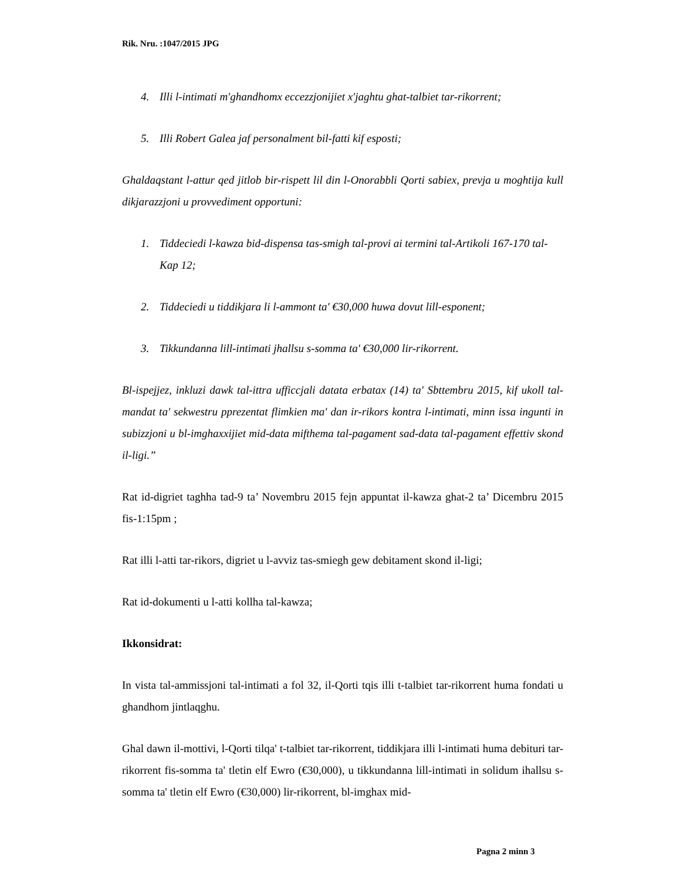Rik. Nru. :1047/2015 JPG
4. Illi l-intimati m'ghandhomx eccezzjonijiet x'jaghtu ghat-talbiet tar-rikorrent;
5. Illi Robert Galea jaf personalment bil-fatti kif esposti;
Ghaldaqstant l-attur qed jitlob bir-rispett lil din l-Onorabbli Qorti sabiex, prevja u moghtija kull dikjarazzjoni u provvediment opportuni:
1. Tiddeciedi l-kawza bid-dispensa tas-smigh tal-provi ai termini tal-Artikoli 167-170 tal-Kap 12;
2. Tiddeciedi u tiddikjara li l-ammont ta' €30,000 huwa dovut lill-esponent;
3. Tikkundanna lill-intimati jhallsu s-somma ta' €30,000 lir-rikorrent.
Bl-ispejjez, inkluzi dawk tal-ittra ufficcjali datata erbatax (14) ta' Sbttembru 2015, kif ukoll tal-mandat ta' sekwestru pprezentat flimkien ma' dan ir-rikors kontra l-intimati, minn issa ingunti in subizzjoni u bl-imghaxxijiet mid-data mifthema tal-pagament sad-data tal-pagament effettiv skond il-ligi.”
Rat id-digriet taghha tad-9 ta’ Novembru 2015 fejn appuntat il-kawza ghat-2 ta’ Dicembru 2015 fis-1:15pm ;
Rat illi l-atti tar-rikors, digriet u l-avviz tas-smiegh gew debitament skond il-ligi;
Rat id-dokumenti u l-atti kollha tal-kawza;
Ikkonsidrat:
In vista tal-ammissjoni tal-intimati a fol 32, il-Qorti tqis illi t-talbiet tar-rikorrent huma fondati u ghandhom jintlaqghu.
Ghal dawn il-mottivi, l-Qorti tilqa' t-talbiet tar-rikorrent, tiddikjara illi l-intimati huma debituri tar-rikorrent fis-somma ta' tletin elf Ewro (€30,000), u tikkundanna lill-intimati in solidum ihallsu s-somma ta' tletin elf Ewro (€30,000) lir-rikorrent, bl-imghax mid-
Pagna 2 minn 3